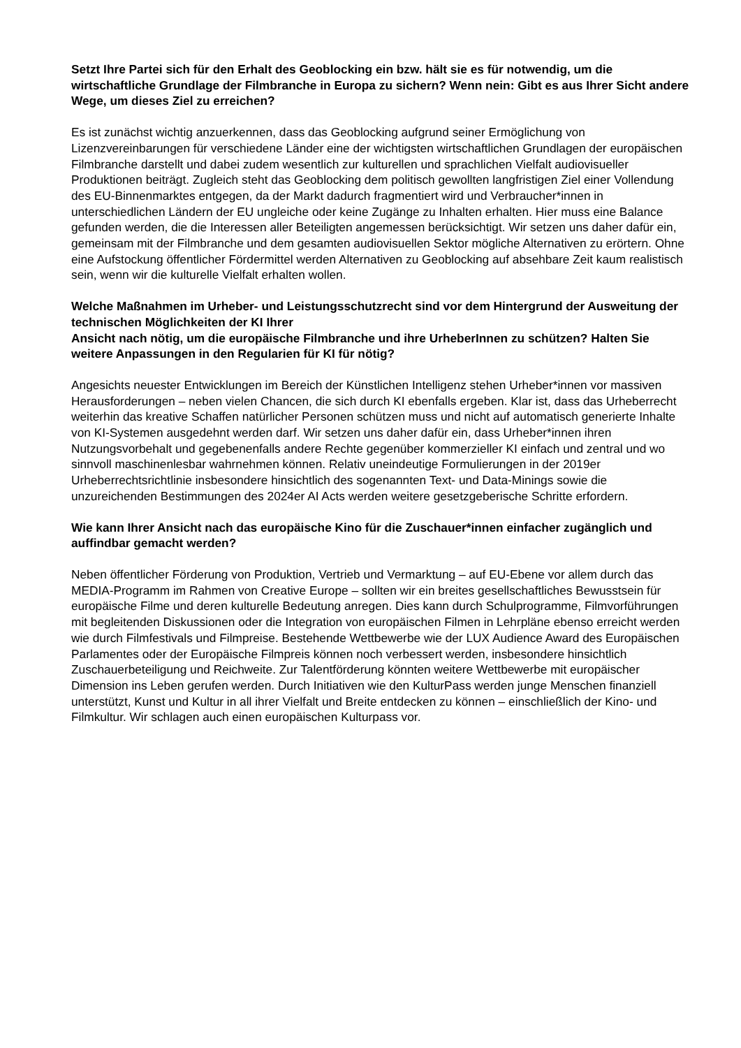Setzt Ihre Partei sich für den Erhalt des Geoblocking ein bzw. hält sie es für notwendig, um die wirtschaftliche Grundlage der Filmbranche in Europa zu sichern? Wenn nein: Gibt es aus Ihrer Sicht andere Wege, um dieses Ziel zu erreichen?
Es ist zunächst wichtig anzuerkennen, dass das Geoblocking aufgrund seiner Ermöglichung von Lizenzvereinbarungen für verschiedene Länder eine der wichtigsten wirtschaftlichen Grundlagen der europäischen Filmbranche darstellt und dabei zudem wesentlich zur kulturellen und sprachlichen Vielfalt audiovisueller Produktionen beiträgt. Zugleich steht das Geoblocking dem politisch gewollten langfristigen Ziel einer Vollendung des EU-Binnenmarktes entgegen, da der Markt dadurch fragmentiert wird und Verbraucher*innen in unterschiedlichen Ländern der EU ungleiche oder keine Zugänge zu Inhalten erhalten. Hier muss eine Balance gefunden werden, die die Interessen aller Beteiligten angemessen berücksichtigt. Wir setzen uns daher dafür ein, gemeinsam mit der Filmbranche und dem gesamten audiovisuellen Sektor mögliche Alternativen zu erörtern. Ohne eine Aufstockung öffentlicher Fördermittel werden Alternativen zu Geoblocking auf absehbare Zeit kaum realistisch sein, wenn wir die kulturelle Vielfalt erhalten wollen.
Welche Maßnahmen im Urheber- und Leistungsschutzrecht sind vor dem Hintergrund der Ausweitung der technischen Möglichkeiten der KI Ihrer
Ansicht nach nötig, um die europäische Filmbranche und ihre UrheberInnen zu schützen? Halten Sie weitere Anpassungen in den Regularien für KI für nötig?
Angesichts neuester Entwicklungen im Bereich der Künstlichen Intelligenz stehen Urheber*innen vor massiven Herausforderungen – neben vielen Chancen, die sich durch KI ebenfalls ergeben. Klar ist, dass das Urheberrecht weiterhin das kreative Schaffen natürlicher Personen schützen muss und nicht auf automatisch generierte Inhalte von KI-Systemen ausgedehnt werden darf. Wir setzen uns daher dafür ein, dass Urheber*innen ihren Nutzungsvorbehalt und gegebenenfalls andere Rechte gegenüber kommerzieller KI einfach und zentral und wo sinnvoll maschinenlesbar wahrnehmen können. Relativ uneindeutige Formulierungen in der 2019er Urheberrechtsrichtlinie insbesondere hinsichtlich des sogenannten Text- und Data-Minings sowie die unzureichenden Bestimmungen des 2024er AI Acts werden weitere gesetzgeberische Schritte erfordern.
Wie kann Ihrer Ansicht nach das europäische Kino für die Zuschauer*innen einfacher zugänglich und auffindbar gemacht werden?
Neben öffentlicher Förderung von Produktion, Vertrieb und Vermarktung – auf EU-Ebene vor allem durch das MEDIA-Programm im Rahmen von Creative Europe – sollten wir ein breites gesellschaftliches Bewusstsein für europäische Filme und deren kulturelle Bedeutung anregen. Dies kann durch Schulprogramme, Filmvorführungen mit begleitenden Diskussionen oder die Integration von europäischen Filmen in Lehrpläne ebenso erreicht werden wie durch Filmfestivals und Filmpreise. Bestehende Wettbewerbe wie der LUX Audience Award des Europäischen Parlamentes oder der Europäische Filmpreis können noch verbessert werden, insbesondere hinsichtlich Zuschauerbeteiligung und Reichweite. Zur Talentförderung könnten weitere Wettbewerbe mit europäischer Dimension ins Leben gerufen werden. Durch Initiativen wie den KulturPass werden junge Menschen finanziell unterstützt, Kunst und Kultur in all ihrer Vielfalt und Breite entdecken zu können – einschließlich der Kino- und Filmkultur. Wir schlagen auch einen europäischen Kulturpass vor.